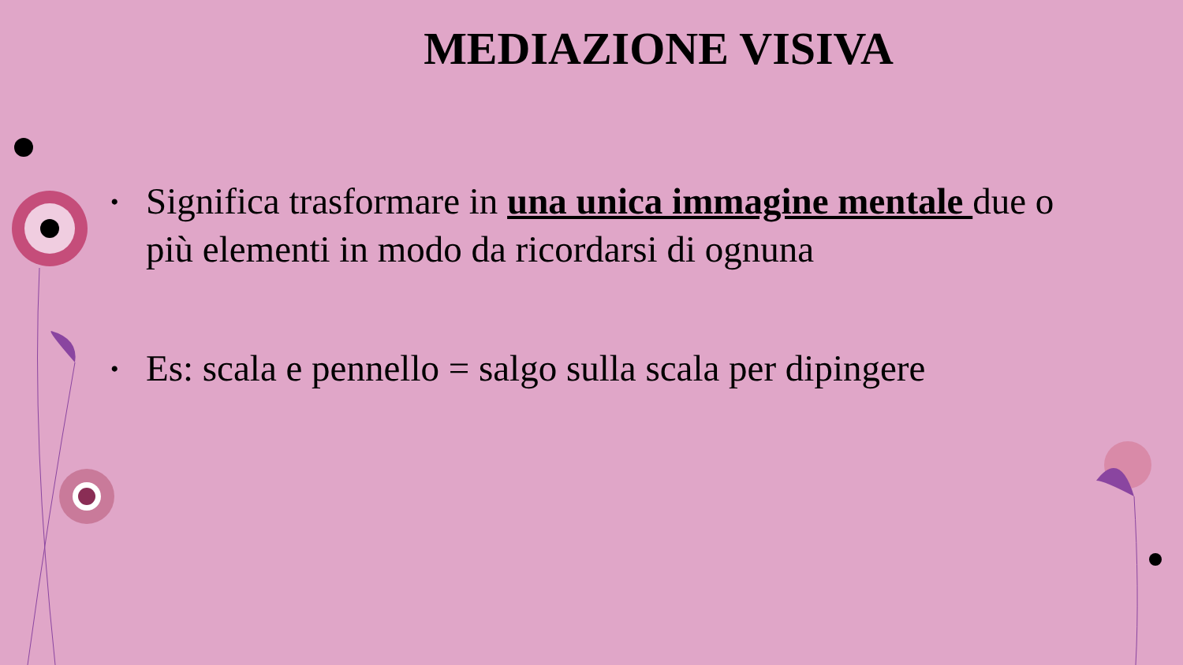MEDIAZIONE VISIVA
• Significa trasformare in una unica immagine mentale due o più elementi in modo da ricordarsi di ognuna
• Es: scala e pennello = salgo sulla scala per dipingere